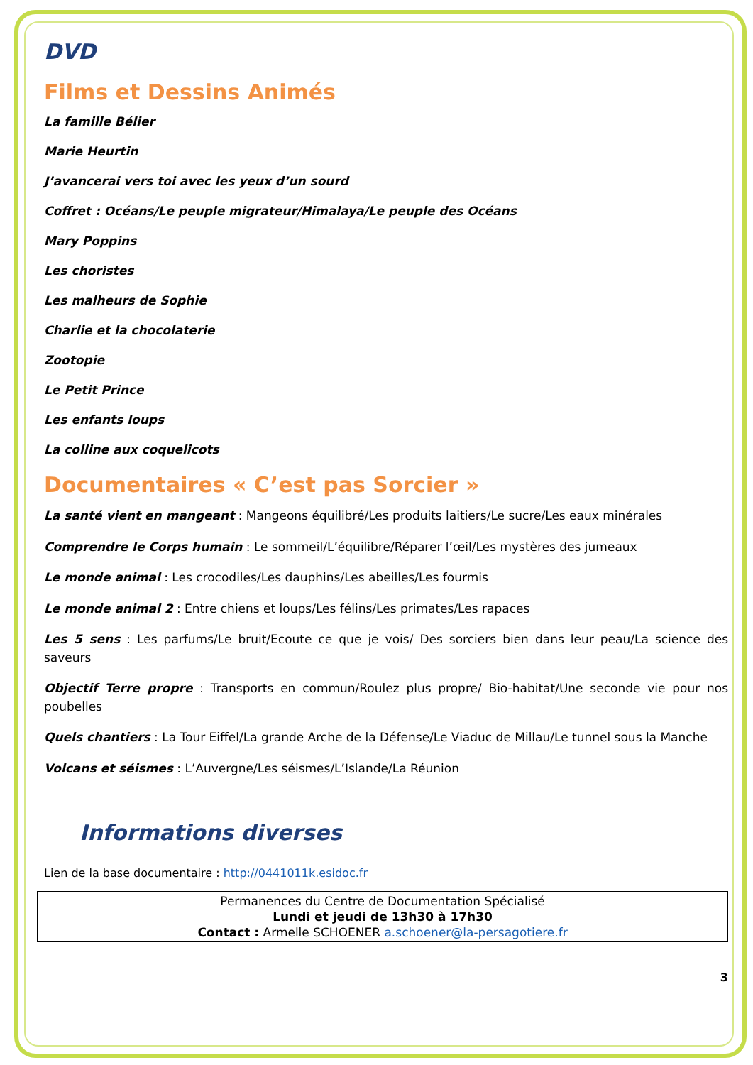DVD
Films et Dessins Animés
La famille Bélier
Marie Heurtin
J’avancerai vers toi avec les yeux d’un sourd
Coffret : Océans/Le peuple migrateur/Himalaya/Le peuple des Océans
Mary Poppins
Les choristes
Les malheurs de Sophie
Charlie et la chocolaterie
Zootopie
Le Petit Prince
Les enfants loups
La colline aux coquelicots
Documentaires « C’est pas Sorcier »
La santé vient en mangeant : Mangeons équilibré/Les produits laitiers/Le sucre/Les eaux minérales
Comprendre le Corps humain : Le sommeil/L’équilibre/Réparer l’œil/Les mystères des jumeaux
Le monde animal : Les crocodiles/Les dauphins/Les abeilles/Les fourmis
Le monde animal 2 : Entre chiens et loups/Les félins/Les primates/Les rapaces
Les 5 sens : Les parfums/Le bruit/Ecoute ce que je vois/ Des sorciers bien dans leur peau/La science des saveurs
Objectif Terre propre : Transports en commun/Roulez plus propre/ Bio-habitat/Une seconde vie pour nos poubelles
Quels chantiers : La Tour Eiffel/La grande Arche de la Défense/Le Viaduc de Millau/Le tunnel sous la Manche
Volcans et séismes : L’Auvergne/Les séismes/L’Islande/La Réunion
Informations diverses
Lien de la base documentaire : http://0441011k.esidoc.fr
Permanences du Centre de Documentation Spécialisé
Lundi et jeudi de 13h30 à 17h30
Contact : Armelle SCHOENER a.schoener@la-persagotiere.fr
3